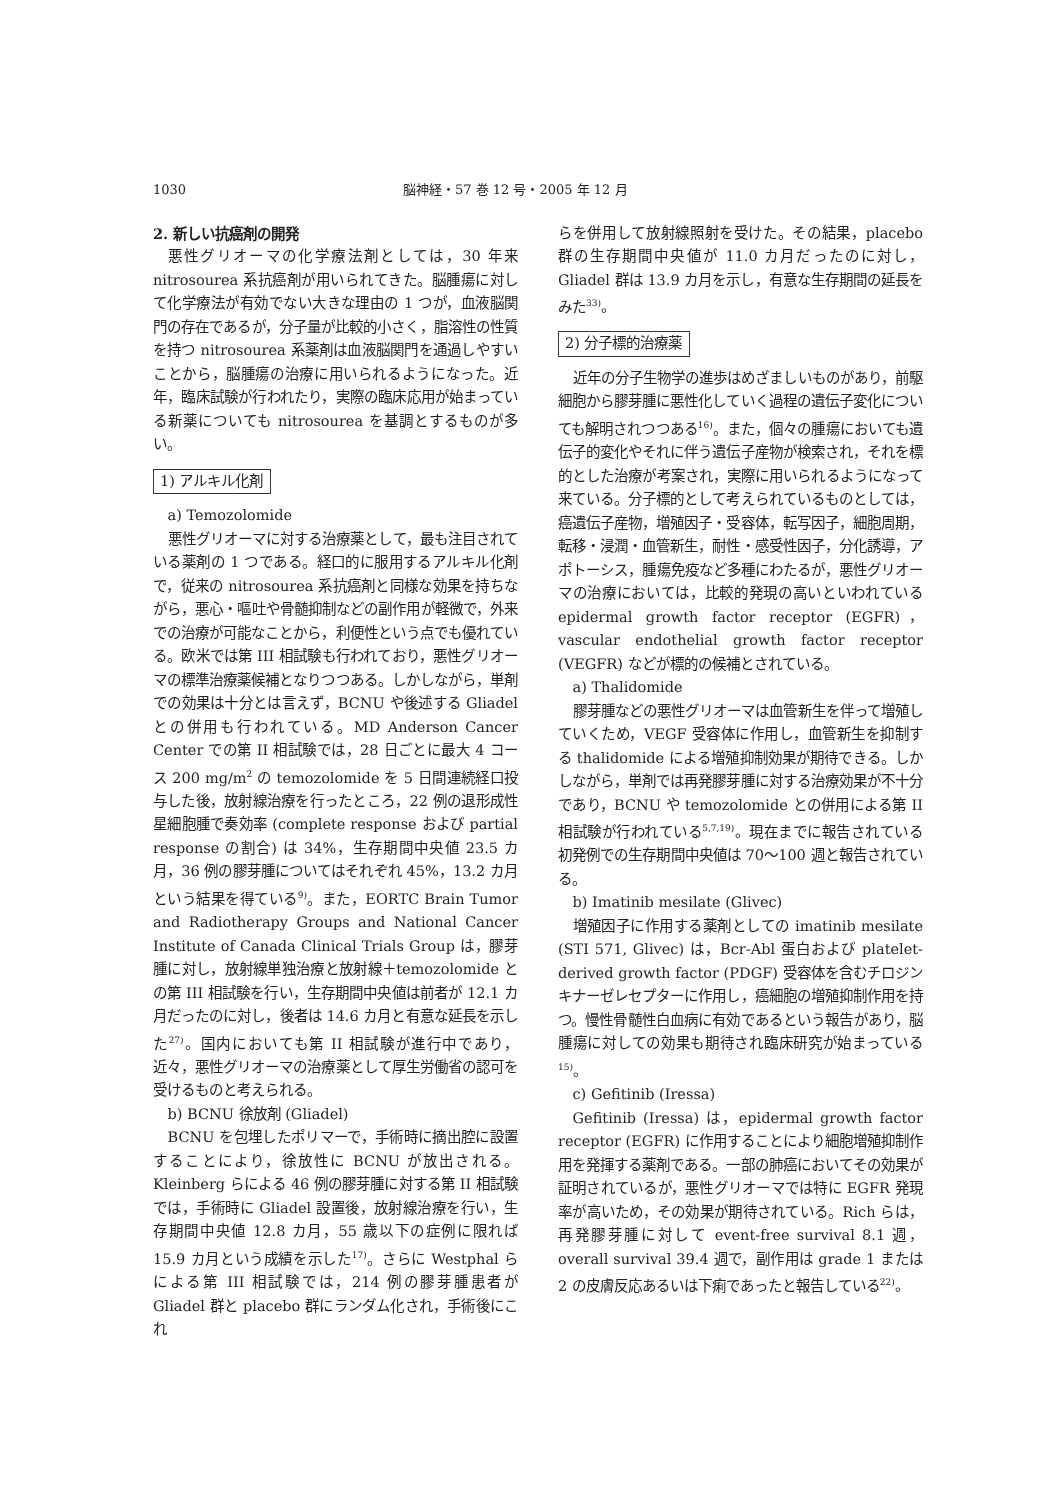1030 脳神経・57 巻 12 号・2005 年 12 月
2. 新しい抗癌剤の開発
悪性グリオーマの化学療法剤としては，30 年来 nitrosourea 系抗癌剤が用いられてきた。脳腫瘍に対して化学療法が有効でない大きな理由の 1 つが，血液脳関門の存在であるが，分子量が比較的小さく，脂溶性の性質を持つ nitrosourea 系薬剤は血液脳関門を通過しやすいことから，脳腫瘍の治療に用いられるようになった。近年，臨床試験が行われたり，実際の臨床応用が始まっている新薬についても nitrosourea を基調とするものが多い。
1) アルキル化剤
a) Temozolomide
悪性グリオーマに対する治療薬として，最も注目されている薬剤の 1 つである。経口的に服用するアルキル化剤で，従来の nitrosourea 系抗癌剤と同様な効果を持ちながら，悪心・嘔吐や骨髄抑制などの副作用が軽微で，外来での治療が可能なことから，利便性という点でも優れている。欧米では第 III 相試験も行われており，悪性グリオーマの標準治療薬候補となりつつある。しかしながら，単剤での効果は十分とは言えず，BCNU や後述する Gliadel との併用も行われている。MD Anderson Cancer Center での第 II 相試験では，28 日ごとに最大 4 コース 200 mg/m<sup>2</sup> の temozolomide を 5 日間連続経口投与した後，放射線治療を行ったところ，22 例の退形成性星細胞腫で奏効率 (complete response および partial response の割合) は 34%，生存期間中央値 23.5 カ月，36 例の膠芽腫についてはそれぞれ 45%，13.2 カ月という結果を得ている<sup>9)</sup>。また，EORTC Brain Tumor and Radiotherapy Groups and National Cancer Institute of Canada Clinical Trials Group は，膠芽腫に対し，放射線単独治療と放射線＋temozolomide との第 III 相試験を行い，生存期間中央値は前者が 12.1 カ月だったのに対し，後者は 14.6 カ月と有意な延長を示した<sup>27)</sup>。国内においても第 II 相試験が進行中であり，近々，悪性グリオーマの治療薬として厚生労働省の認可を受けるものと考えられる。
b) BCNU 徐放剤 (Gliadel)
BCNU を包埋したポリマーで，手術時に摘出腔に設置することにより，徐放性に BCNU が放出される。Kleinberg らによる 46 例の膠芽腫に対する第 II 相試験では，手術時に Gliadel 設置後，放射線治療を行い，生存期間中央値 12.8 カ月，55 歳以下の症例に限れば 15.9 カ月という成績を示した<sup>17)</sup>。さらに Westphal らによる第 III 相試験では，214 例の膠芽腫患者が Gliadel 群と placebo 群にランダム化され，手術後にこれ
らを併用して放射線照射を受けた。その結果，placebo 群の生存期間中央値が 11.0 カ月だったのに対し，Gliadel 群は 13.9 カ月を示し，有意な生存期間の延長をみた<sup>33)</sup>。
2) 分子標的治療薬
近年の分子生物学の進歩はめざましいものがあり，前駆細胞から膠芽腫に悪性化していく過程の遺伝子変化についても解明されつつある<sup>16)</sup>。また，個々の腫瘍においても遺伝子的変化やそれに伴う遺伝子産物が検索され，それを標的とした治療が考案され，実際に用いられるようになって来ている。分子標的として考えられているものとしては，癌遺伝子産物，増殖因子・受容体，転写因子，細胞周期，転移・浸潤・血管新生，耐性・感受性因子，分化誘導，アポトーシス，腫瘍免疫など多種にわたるが，悪性グリオーマの治療においては，比較的発現の高いといわれている epidermal growth factor receptor (EGFR)，vascular endothelial growth factor receptor (VEGFR) などが標的の候補とされている。
a) Thalidomide
膠芽腫などの悪性グリオーマは血管新生を伴って増殖していくため，VEGF 受容体に作用し，血管新生を抑制する thalidomide による増殖抑制効果が期待できる。しかしながら，単剤では再発膠芽腫に対する治療効果が不十分であり，BCNU や temozolomide との併用による第 II 相試験が行われている<sup>5,7,19)</sup>。現在までに報告されている初発例での生存期間中央値は 70～100 週と報告されている。
b) Imatinib mesilate (Glivec)
増殖因子に作用する薬剤としての imatinib mesilate (STI 571, Glivec) は，Bcr-Abl 蛋白および platelet-derived growth factor (PDGF) 受容体を含むチロジンキナーゼレセプターに作用し，癌細胞の増殖抑制作用を持つ。慢性骨髄性白血病に有効であるという報告があり，脳腫瘍に対しての効果も期待され臨床研究が始まっている<sup>15)</sup>。
c) Gefitinib (Iressa)
Gefitinib (Iressa) は，epidermal growth factor receptor (EGFR) に作用することにより細胞増殖抑制作用を発揮する薬剤である。一部の肺癌においてその効果が証明されているが，悪性グリオーマでは特に EGFR 発現率が高いため，その効果が期待されている。Rich らは，再発膠芽腫に対して event-free survival 8.1 週，overall survival 39.4 週で，副作用は grade 1 または 2 の皮膚反応あるいは下痢であったと報告している<sup>22)</sup>。